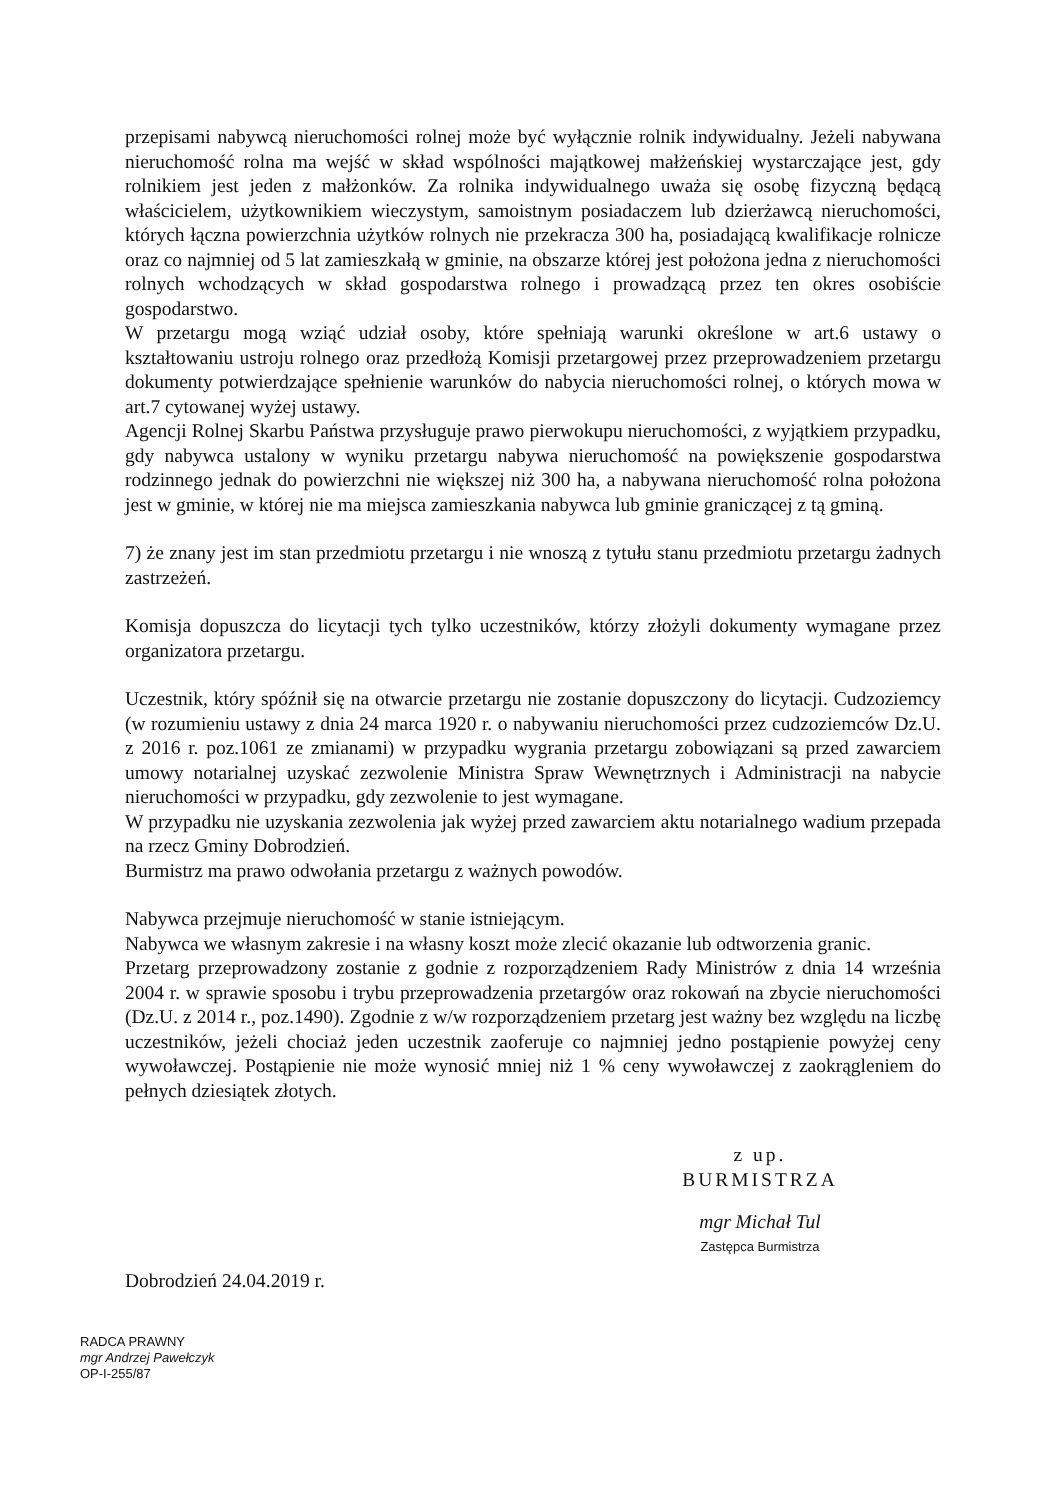przepisami nabywcą nieruchomości rolnej może być wyłącznie rolnik indywidualny. Jeżeli nabywana nieruchomość rolna ma wejść w skład wspólności majątkowej małżeńskiej wystarczające jest, gdy rolnikiem jest jeden z małżonków. Za rolnika indywidualnego uważa się osobę fizyczną będącą właścicielem, użytkownikiem wieczystym, samoistnym posiadaczem lub dzierżawcą nieruchomości, których łączna powierzchnia użytków rolnych nie przekracza 300 ha, posiadającą kwalifikacje rolnicze oraz co najmniej od 5 lat zamieszkałą w gminie, na obszarze której jest położona jedna z nieruchomości rolnych wchodzących w skład gospodarstwa rolnego i prowadzącą przez ten okres osobiście gospodarstwo.
W przetargu mogą wziąć udział osoby, które spełniają warunki określone w art.6 ustawy o kształtowaniu ustroju rolnego oraz przedłożą Komisji przetargowej przez przeprowadzeniem przetargu dokumenty potwierdzające spełnienie warunków do nabycia nieruchomości rolnej, o których mowa w art.7 cytowanej wyżej ustawy.
Agencji Rolnej Skarbu Państwa przysługuje prawo pierwokupu nieruchomości, z wyjątkiem przypadku, gdy nabywca ustalony w wyniku przetargu nabywa nieruchomość na powiększenie gospodarstwa rodzinnego jednak do powierzchni nie większej niż 300 ha, a nabywana nieruchomość rolna położona jest w gminie, w której nie ma miejsca zamieszkania nabywca lub gminie graniczącej z tą gminą.
7) że znany jest im stan przedmiotu przetargu i nie wnoszą z tytułu stanu przedmiotu przetargu żadnych zastrzeżeń.
Komisja dopuszcza do licytacji tych tylko uczestników, którzy złożyli dokumenty wymagane przez organizatora przetargu.
Uczestnik, który spóźnił się na otwarcie przetargu nie zostanie dopuszczony do licytacji. Cudzoziemcy (w rozumieniu ustawy z dnia 24 marca 1920 r. o nabywaniu nieruchomości przez cudzoziemców Dz.U. z 2016 r. poz.1061 ze zmianami) w przypadku wygrania przetargu zobowiązani są przed zawarciem umowy notarialnej uzyskać zezwolenie Ministra Spraw Wewnętrznych i Administracji na nabycie nieruchomości w przypadku, gdy zezwolenie to jest wymagane.
W przypadku nie uzyskania zezwolenia jak wyżej przed zawarciem aktu notarialnego wadium przepada na rzecz Gminy Dobrodzień.
Burmistrz ma prawo odwołania przetargu z ważnych powodów.
Nabywca przejmuje nieruchomość w stanie istniejącym.
Nabywca we własnym zakresie i na własny koszt może zlecić okazanie lub odtworzenia granic.
Przetarg przeprowadzony zostanie z godnie z rozporządzeniem Rady Ministrów z dnia 14 września 2004 r. w sprawie sposobu i trybu przeprowadzenia przetargów oraz rokowań na zbycie nieruchomości (Dz.U. z 2014 r., poz.1490). Zgodnie z w/w rozporządzeniem przetarg jest ważny bez względu na liczbę uczestników, jeżeli chociaż jeden uczestnik zaoferuje co najmniej jedno postąpienie powyżej ceny wywoławczej. Postąpienie nie może wynosić mniej niż 1 % ceny wywoławczej z zaokrągleniem do pełnych dziesiątek złotych.
z up. BURMISTRZA
mgr Michał Tul
Zastępca Burmistrza
Dobrodzień 24.04.2019 r.
RADCA PRAWNY
mgr Andrzej Pawełczyk
OP-I-255/87